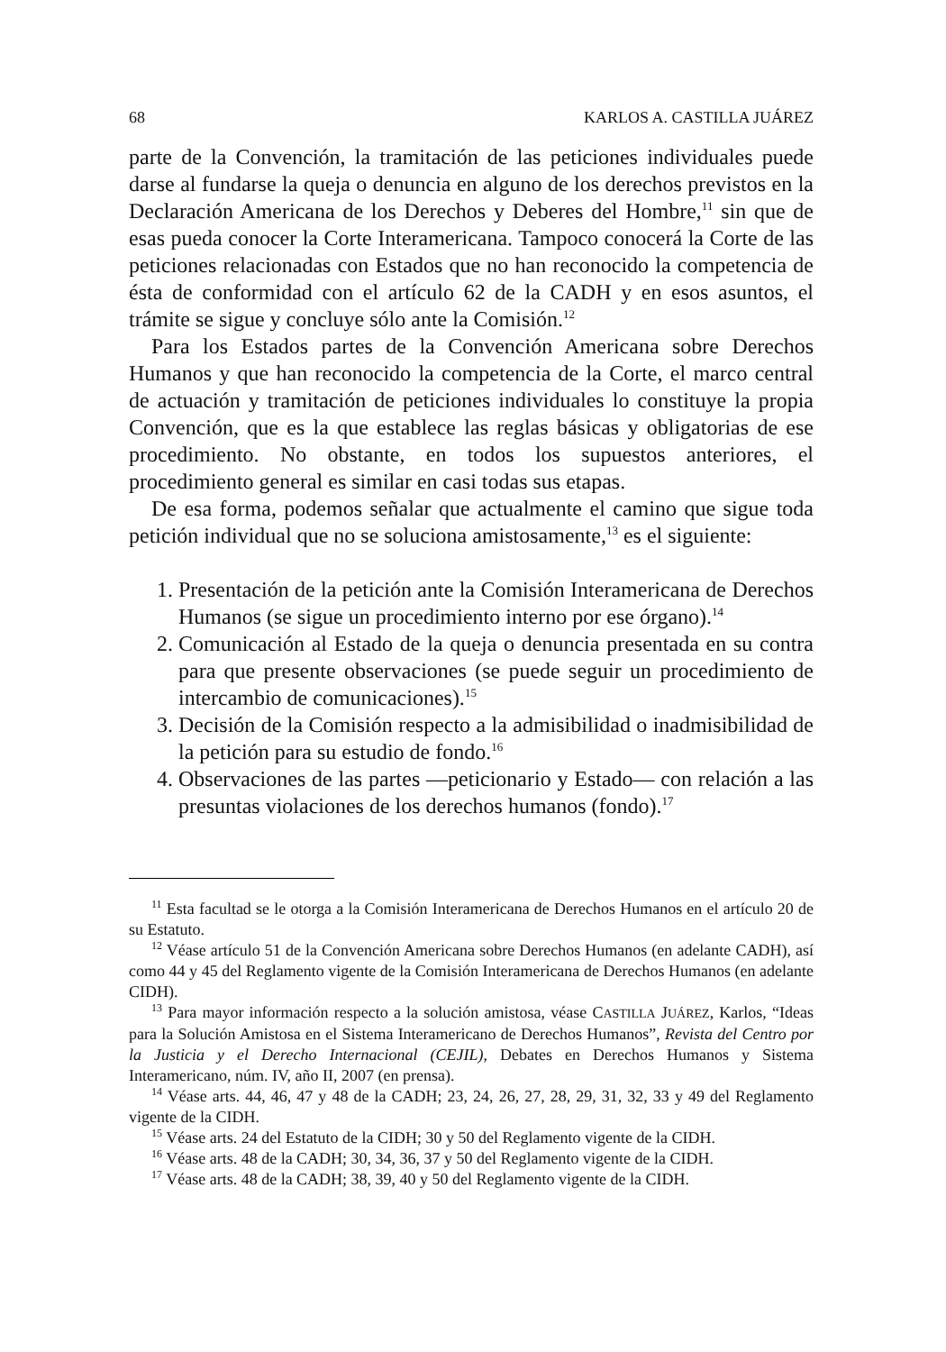68 KARLOS A. CASTILLA JUÁREZ
parte de la Convención, la tramitación de las peticiones individuales puede darse al fundarse la queja o denuncia en alguno de los derechos previstos en la Declaración Americana de los Derechos y Deberes del Hombre,<sup>11</sup> sin que de esas pueda conocer la Corte Interamericana. Tampoco conocerá la Corte de las peticiones relacionadas con Estados que no han reconocido la competencia de ésta de conformidad con el artículo 62 de la CADH y en esos asuntos, el trámite se sigue y concluye sólo ante la Comisión.<sup>12</sup>
Para los Estados partes de la Convención Americana sobre Derechos Humanos y que han reconocido la competencia de la Corte, el marco central de actuación y tramitación de peticiones individuales lo constituye la propia Convención, que es la que establece las reglas básicas y obligatorias de ese procedimiento. No obstante, en todos los supuestos anteriores, el procedimiento general es similar en casi todas sus etapas.
De esa forma, podemos señalar que actualmente el camino que sigue toda petición individual que no se soluciona amistosamente,<sup>13</sup> es el siguiente:
1. Presentación de la petición ante la Comisión Interamericana de Derechos Humanos (se sigue un procedimiento interno por ese órgano).<sup>14</sup>
2. Comunicación al Estado de la queja o denuncia presentada en su contra para que presente observaciones (se puede seguir un procedimiento de intercambio de comunicaciones).<sup>15</sup>
3. Decisión de la Comisión respecto a la admisibilidad o inadmisibilidad de la petición para su estudio de fondo.<sup>16</sup>
4. Observaciones de las partes —peticionario y Estado— con relación a las presuntas violaciones de los derechos humanos (fondo).<sup>17</sup>
<sup>11</sup> Esta facultad se le otorga a la Comisión Interamericana de Derechos Humanos en el artículo 20 de su Estatuto.
<sup>12</sup> Véase artículo 51 de la Convención Americana sobre Derechos Humanos (en adelante CADH), así como 44 y 45 del Reglamento vigente de la Comisión Interamericana de Derechos Humanos (en adelante CIDH).
<sup>13</sup> Para mayor información respecto a la solución amistosa, véase CASTILLA JUÁREZ, Karlos, “Ideas para la Solución Amistosa en el Sistema Interamericano de Derechos Humanos”, Revista del Centro por la Justicia y el Derecho Internacional (CEJIL), Debates en Derechos Humanos y Sistema Interamericano, núm. IV, año II, 2007 (en prensa).
<sup>14</sup> Véase arts. 44, 46, 47 y 48 de la CADH; 23, 24, 26, 27, 28, 29, 31, 32, 33 y 49 del Reglamento vigente de la CIDH.
<sup>15</sup> Véase arts. 24 del Estatuto de la CIDH; 30 y 50 del Reglamento vigente de la CIDH.
<sup>16</sup> Véase arts. 48 de la CADH; 30, 34, 36, 37 y 50 del Reglamento vigente de la CIDH.
<sup>17</sup> Véase arts. 48 de la CADH; 38, 39, 40 y 50 del Reglamento vigente de la CIDH.